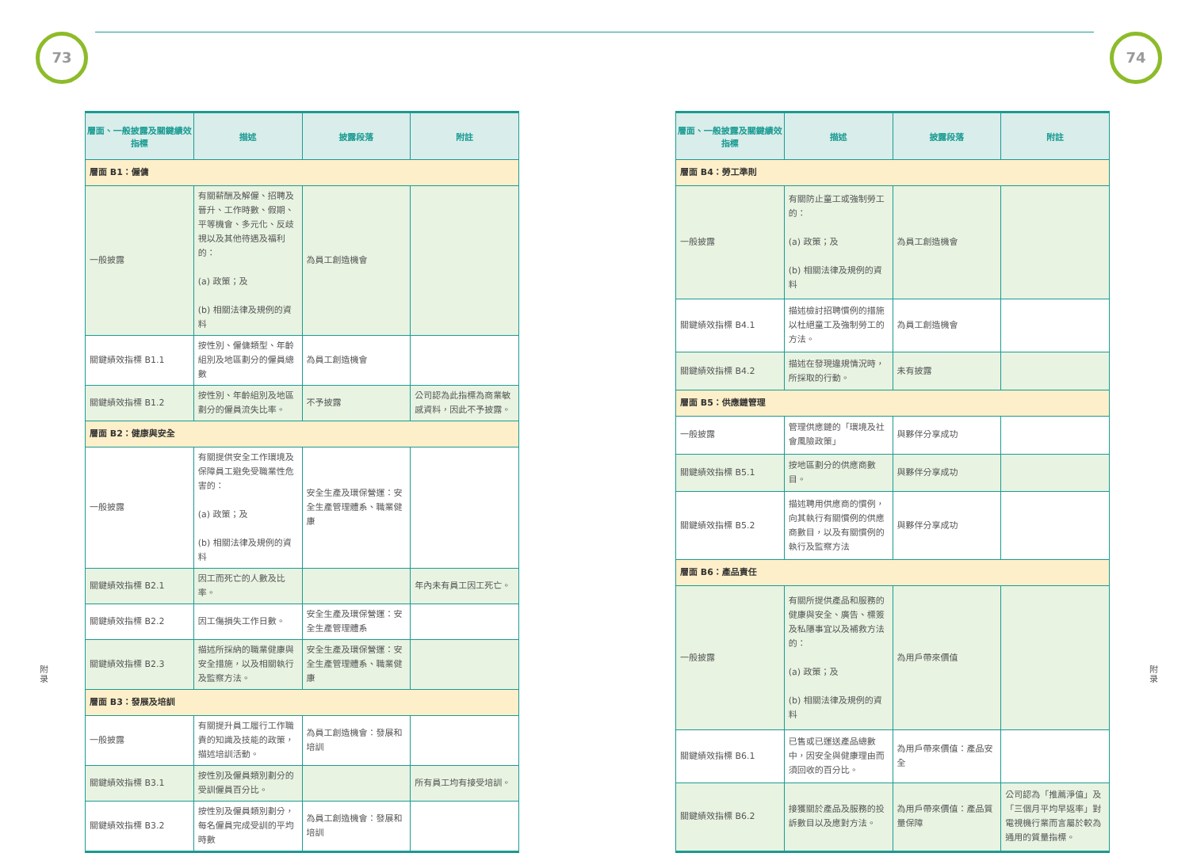73 74
附录
附录
| 層面、一般披露及關鍵績效指標 | 描述 | 披露段落 | 附註 |
| --- | --- | --- | --- |
| 層面 B1：僱傭 | | | |
| 一般披露 | 有關薪酬及解僱、招聘及晉升、工作時數、假期、平等機會、多元化、反歧視以及其他待遇及福利的： (a) 政策；及 (b) 相關法律及規例的資料 | 為員工創造機會 | |
| 關鍵績效指標 B1.1 | 按性別、僱傭類型、年齡組別及地區劃分的僱員總數 | 為員工創造機會 | |
| 關鍵績效指標 B1.2 | 按性別、年齡組別及地區劃分的僱員流失比率。 | 不予披露 | 公司認為此指標為商業敏感資料，因此不予披露。 |
| 層面 B2：健康與安全 | | | |
| 一般披露 | 有關提供安全工作環境及保障員工避免受職業性危害的： (a) 政策；及 (b) 相關法律及規例的資料 | 安全生產及環保營運：安全生產管理體系、職業健康 | |
| 關鍵績效指標 B2.1 | 因工而死亡的人數及比率。 | | 年內未有員工因工死亡。 |
| 關鍵績效指標 B2.2 | 因工傷損失工作日數。 | 安全生產及環保營運：安全生產管理體系 | |
| 關鍵績效指標 B2.3 | 描述所採納的職業健康與安全措施，以及相關執行及監察方法。 | 安全生產及環保營運：安全生產管理體系、職業健康 | |
| 層面 B3：發展及培訓 | | | |
| 一般披露 | 有關提升員工履行工作職責的知識及技能的政策，描述培訓活動。 | 為員工創造機會：發展和培訓 | |
| 關鍵績效指標 B3.1 | 按性別及僱員類別劃分的受訓僱員百分比。 | | 所有員工均有接受培訓。 |
| 關鍵績效指標 B3.2 | 按性別及僱員類別劃分，每名僱員完成受訓的平均時數 | 為員工創造機會：發展和培訓 | |
| 層面、一般披露及關鍵績效指標 | 描述 | 披露段落 | 附註 |
| --- | --- | --- | --- |
| 層面 B4：勞工準則 | | | |
| 一般披露 | 有關防止童工或強制勞工的： (a) 政策；及 (b) 相關法律及規例的資料 | 為員工創造機會 | |
| 關鍵績效指標 B4.1 | 描述檢討招聘慣例的措施以杜絕童工及強制勞工的方法。 | 為員工創造機會 | |
| 關鍵績效指標 B4.2 | 描述在發現違規情況時，所採取的行動。 | 未有披露 | |
| 層面 B5：供應鏈管理 | | | |
| 一般披露 | 管理供應鏈的「環境及社會風險政策」 | 與夥伴分享成功 | |
| 關鍵績效指標 B5.1 | 按地區劃分的供應商數目。 | 與夥伴分享成功 | |
| 關鍵績效指標 B5.2 | 描述聘用供應商的慣例，向其執行有關慣例的供應商數目，以及有關慣例的執行及監察方法 | 與夥伴分享成功 | |
| 層面 B6：產品責任 | | | |
| 一般披露 | 有關所提供產品和服務的健康與安全、廣告、標簽及私隱事宜以及補救方法的： (a) 政策；及 (b) 相關法律及規例的資料 | 為用戶帶來價值 | |
| 關鍵績效指標 B6.1 | 已售或已運送產品總數中，因安全與健康理由而須回收的百分比。 | 為用戶帶來價值：產品安全 | |
| 關鍵績效指標 B6.2 | 接獲關於產品及服務的投訴數目以及應對方法。 | 為用戶帶來價值：產品質量保障 | 公司認為「推薦淨值」及「三個月平均早返率」對電視機行業而言屬於較為通用的質量指標。 |